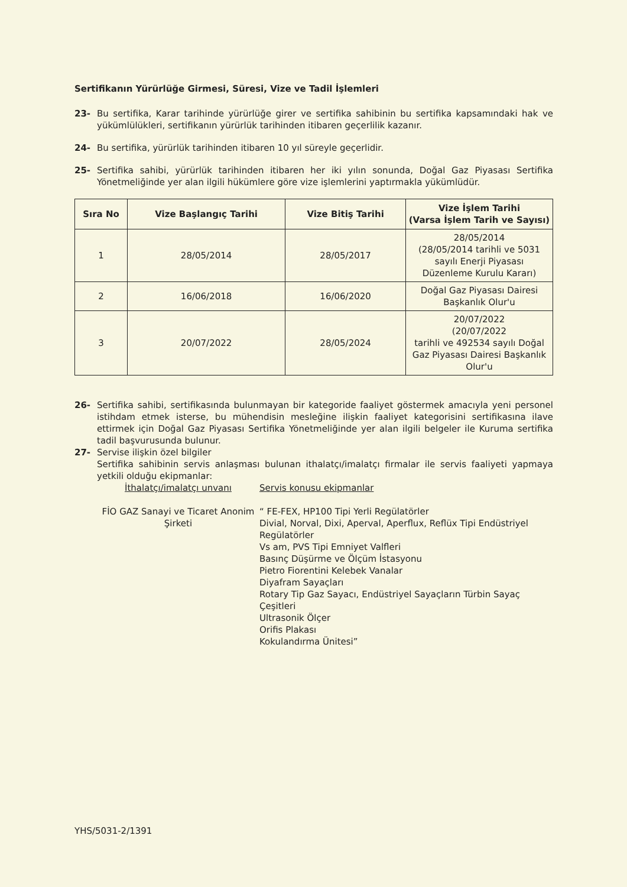Sertifikanın Yürürlüğe Girmesi, Süresi, Vize ve Tadil İşlemleri
23- Bu sertifika, Karar tarihinde yürürlüğe girer ve sertifika sahibinin bu sertifika kapsamındaki hak ve yükümlülükleri, sertifikanın yürürlük tarihinden itibaren geçerlilik kazanır.
24- Bu sertifika, yürürlük tarihinden itibaren 10 yıl süreyle geçerlidir.
25- Sertifika sahibi, yürürlük tarihinden itibaren her iki yılın sonunda, Doğal Gaz Piyasası Sertifika Yönetmeliğinde yer alan ilgili hükümlere göre vize işlemlerini yaptırmakla yükümlüdür.
| Sıra No | Vize Başlangıç Tarihi | Vize Bitiş Tarihi | Vize İşlem Tarihi (Varsa İşlem Tarih ve Sayısı) |
| --- | --- | --- | --- |
| 1 | 28/05/2014 | 28/05/2017 | 28/05/2014 (28/05/2014 tarihli ve 5031 sayılı Enerji Piyasası Düzenleme Kurulu Kararı) |
| 2 | 16/06/2018 | 16/06/2020 | Doğal Gaz Piyasası Dairesi Başkanlık Olur'u |
| 3 | 20/07/2022 | 28/05/2024 | 20/07/2022 (20/07/2022 tarihli ve 492534 sayılı Doğal Gaz Piyasası Dairesi Başkanlık Olur'u |
26- Sertifika sahibi, sertifikasında bulunmayan bir kategoride faaliyet göstermek amacıyla yeni personel istihdam etmek isterse, bu mühendisin mesleğine ilişkin faaliyet kategorisini sertifikasına ilave ettirmek için Doğal Gaz Piyasası Sertifika Yönetmeliğinde yer alan ilgili belgeler ile Kuruma sertifika tadil başvurusunda bulunur.
27- Servise ilişkin özel bilgiler
Sertifika sahibinin servis anlaşması bulunan ithalatçı/imalatçı firmalar ile servis faaliyeti yapmaya yetkili olduğu ekipmanlar:
İthalatçı/imalatçı unvanı Servis konusu ekipmanlar
FİO GAZ Sanayi ve Ticaret Anonim Şirketi
“ FE-FEX, HP100 Tipi Yerli Regülatörler
Divial, Norval, Dixi, Aperval, Aperflux, Reflüx Tipi Endüstriyel Regülatörler
Vs am, PVS Tipi Emniyet Valfleri
Basınç Düşürme ve Ölçüm İstasyonu
Pietro Fiorentini Kelebek Vanalar
Diyafram Sayaçları
Rotary Tip Gaz Sayacı, Endüstriyel Sayaçların Türbin Sayaç Çeşitleri
Ultrasonik Ölçer
Orifis Plakası
Kokulandırma Ünitesi”
YHS/5031-2/1391